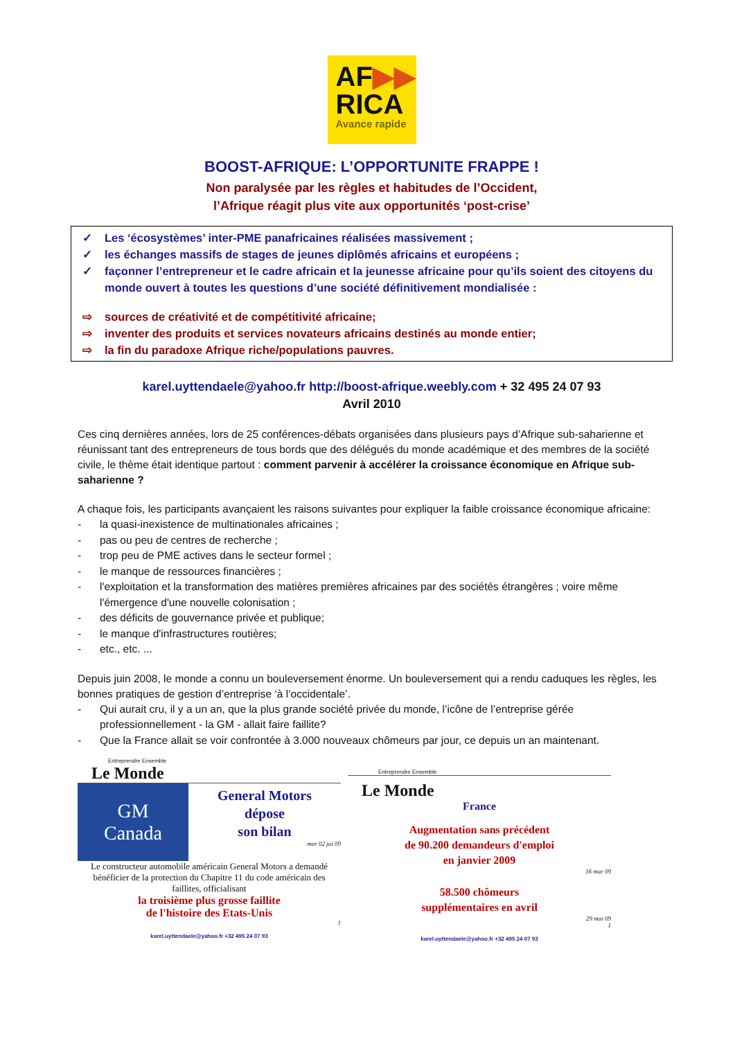AF▶▶
RICA
Avance rapide
BOOST-AFRIQUE: L’OPPORTUNITE FRAPPE !
Non paralysée par les règles et habitudes de l’Occident,
l’Afrique réagit plus vite aux opportunités ‘post-crise’
✓ Les ‘écosystèmes’ inter-PME panafricaines réalisées massivement ;
✓ les échanges massifs de stages de jeunes diplômés africains et européens ;
✓ façonner l’entrepreneur et le cadre africain et la jeunesse africaine pour qu’ils soient des citoyens du monde ouvert à toutes les questions d’une société définitivement mondialisée :
⇨ sources de créativité et de compétitivité africaine;
⇨ inventer des produits et services novateurs africains destinés au monde entier;
⇨ la fin du paradoxe Afrique riche/populations pauvres.
karel.uyttendaele@yahoo.fr http://boost-afrique.weebly.com + 32 495 24 07 93
Avril 2010
Ces cinq dernières années, lors de 25 conférences-débats organisées dans plusieurs pays d’Afrique sub-saharienne et réunissant tant des entrepreneurs de tous bords que des délégués du monde académique et des membres de la société civile, le thème était identique partout : comment parvenir à accélérer la croissance économique en Afrique sub-saharienne ?
A chaque fois, les participants avançaient les raisons suivantes pour expliquer la faible croissance économique africaine:
- la quasi-inexistence de multinationales africaines ;
- pas ou peu de centres de recherche ;
- trop peu de PME actives dans le secteur formel ;
- le manque de ressources financières ;
- l'exploitation et la transformation des matières premières africaines par des sociétés étrangères ; voire même l'émergence d'une nouvelle colonisation ;
- des déficits de gouvernance privée et publique;
- le manque d'infrastructures routières;
- etc., etc. ...
Depuis juin 2008, le monde a connu un bouleversement énorme. Un bouleversement qui a rendu caduques les règles, les bonnes pratiques de gestion d’entreprise ‘à l’occidentale’.
- Qui aurait cru, il y a un an, que la plus grande société privée du monde, l’icône de l’entreprise gérée professionnellement - la GM - allait faire faillite?
- Que la France allait se voir confrontée à 3.000 nouveaux chômeurs par jour, ce depuis un an maintenant.
Entreprendre Ensemble
Le Monde
GM
Canada
General Motors
dépose
son bilan
mar 02 jui 09
Le constructeur automobile américain General Motors a demandé bénéficier de la protection du Chapitre 11 du code américain des faillites, officialisant
la troisième plus grosse faillite
de l'histoire des Etats-Unis
1
karel.uyttendaele@yahoo.fr +32 495 24 07 93
Entreprendre Ensemble
Le Monde
France
Augmentation sans précédent
de 90.200 demandeurs d'emploi
en janvier 2009
16 mar 09
58.500 chômeurs
supplémentaires en avril
29 mai 09
1
karel.uyttendaele@yahoo.fr +32 495 24 07 93